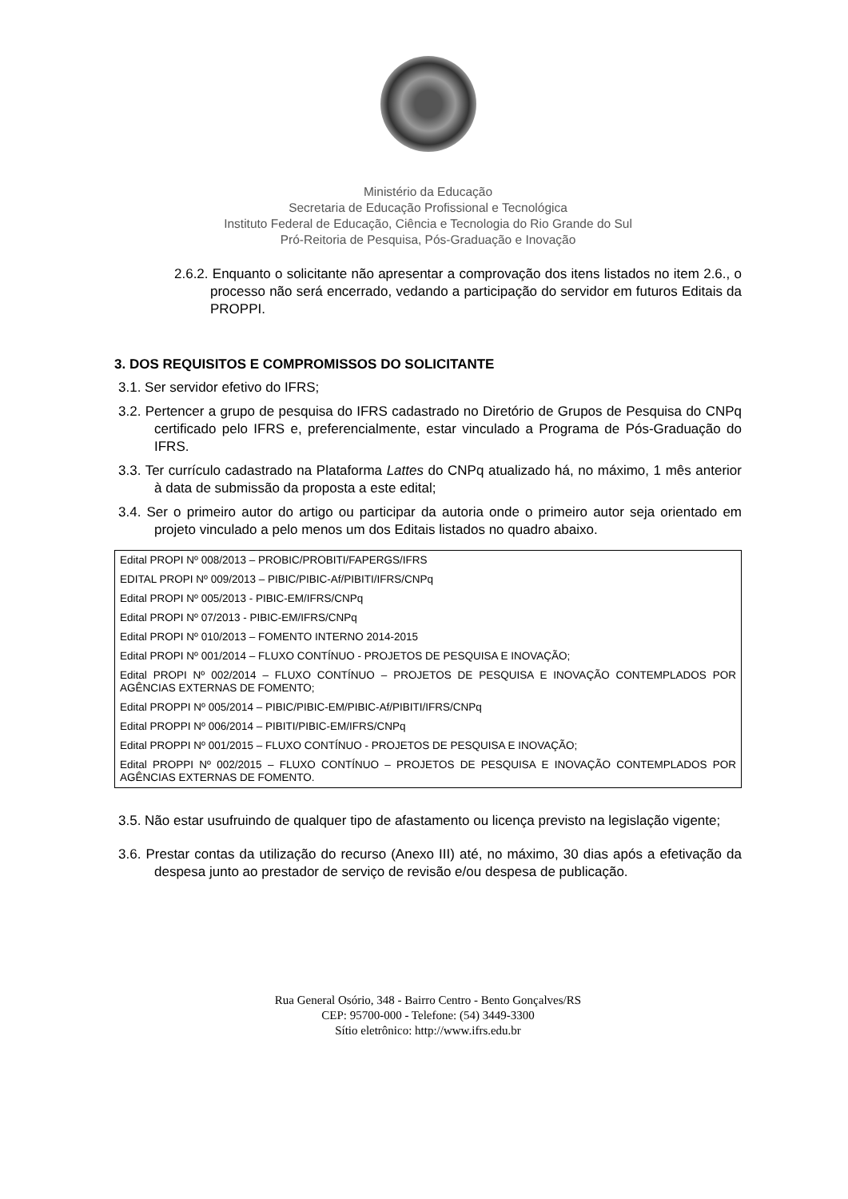Ministério da Educação
Secretaria de Educação Profissional e Tecnológica
Instituto Federal de Educação, Ciência e Tecnologia do Rio Grande do Sul
Pró-Reitoria de Pesquisa, Pós-Graduação e Inovação
2.6.2. Enquanto o solicitante não apresentar a comprovação dos itens listados no item 2.6., o processo não será encerrado, vedando a participação do servidor em futuros Editais da PROPPI.
3. DOS REQUISITOS E COMPROMISSOS DO SOLICITANTE
3.1. Ser servidor efetivo do IFRS;
3.2. Pertencer a grupo de pesquisa do IFRS cadastrado no Diretório de Grupos de Pesquisa do CNPq certificado pelo IFRS e, preferencialmente, estar vinculado a Programa de Pós-Graduação do IFRS.
3.3. Ter currículo cadastrado na Plataforma Lattes do CNPq atualizado há, no máximo, 1 mês anterior à data de submissão da proposta a este edital;
3.4. Ser o primeiro autor do artigo ou participar da autoria onde o primeiro autor seja orientado em projeto vinculado a pelo menos um dos Editais listados no quadro abaixo.
| Edital PROPI Nº 008/2013 – PROBIC/PROBITI/FAPERGS/IFRS |
| EDITAL PROPI Nº 009/2013 – PIBIC/PIBIC-Af/PIBITI/IFRS/CNPq |
| Edital PROPI Nº 005/2013 - PIBIC-EM/IFRS/CNPq |
| Edital PROPI Nº 07/2013 - PIBIC-EM/IFRS/CNPq |
| Edital PROPI Nº 010/2013 – FOMENTO INTERNO 2014-2015 |
| Edital PROPI Nº 001/2014 – FLUXO CONTÍNUO - PROJETOS DE PESQUISA E INOVAÇÃO; |
| Edital PROPI Nº 002/2014 – FLUXO CONTÍNUO – PROJETOS DE PESQUISA E INOVAÇÃO CONTEMPLADOS POR AGÊNCIAS EXTERNAS DE FOMENTO; |
| Edital PROPPI Nº 005/2014 – PIBIC/PIBIC-EM/PIBIC-Af/PIBITI/IFRS/CNPq |
| Edital PROPPI Nº 006/2014 – PIBITI/PIBIC-EM/IFRS/CNPq |
| Edital PROPPI Nº 001/2015 – FLUXO CONTÍNUO - PROJETOS DE PESQUISA E INOVAÇÃO; |
| Edital PROPPI Nº 002/2015 – FLUXO CONTÍNUO – PROJETOS DE PESQUISA E INOVAÇÃO CONTEMPLADOS POR AGÊNCIAS EXTERNAS DE FOMENTO. |
3.5. Não estar usufruindo de qualquer tipo de afastamento ou licença previsto na legislação vigente;
3.6. Prestar contas da utilização do recurso (Anexo III) até, no máximo, 30 dias após a efetivação da despesa junto ao prestador de serviço de revisão e/ou despesa de publicação.
Rua General Osório, 348 - Bairro Centro - Bento Gonçalves/RS
CEP: 95700-000 - Telefone: (54) 3449-3300
Sítio eletrônico: http://www.ifrs.edu.br